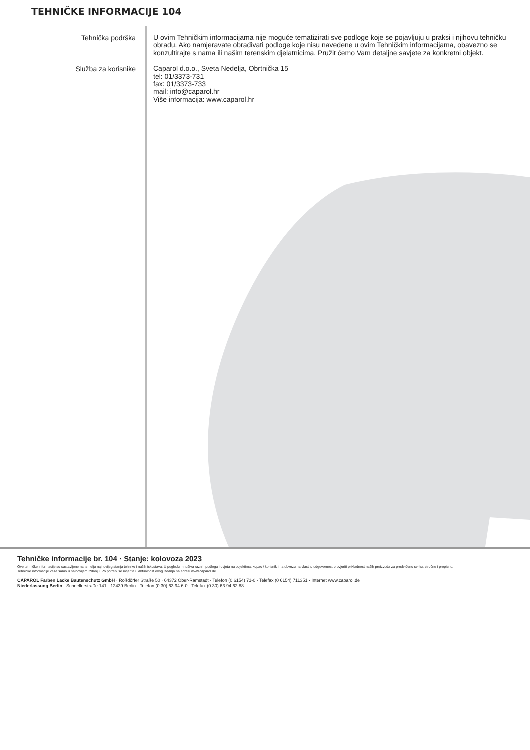TEHNIČKE INFORMACIJE 104
Tehnička podrška
U ovim Tehničkim informacijama nije moguće tematizirati sve podloge koje se pojavljuju u praksi i njihovu tehničku obradu. Ako namjeravate obrađivati podloge koje nisu navedene u ovim Tehničkim informacijama, obavezno se konzultirajte s nama ili našim terenskim djelatnicima. Pružit ćemo Vam detaljne savjete za konkretni objekt.
Služba za korisnike
Caparol d.o.o., Sveta Nedelja, Obrtnička 15
tel: 01/3373-731
fax: 01/3373-733
mail: info@caparol.hr
Više informacija: www.caparol.hr
Tehničke informacije br. 104 · Stanje: kolovoza 2023
Ove tehničke informacije su sastavljene na temelju najnovijeg stanja tehnike i naših iskustava. U pogledu mnoštva raznih podloga i uvjeta na objektima, kupac / korisnik ima obvezu na vlastitu odgovornost provjeriti prikladnost naših proizvoda za predviđenu svrhu, stručno i propisno.
Tehničke informacije važe samo u najnovijem izdanju. Po potrebi se uvjerite u aktualnost ovog izdanja na adresi www.caparol.de.
CAPAROL Farben Lacke Bautenschutz GmbH · Roßdörfer Straße 50 · 64372 Ober-Ramstadt · Telefon (0 6154) 71-0 · Telefax (0 6154) 711351 · Internet www.caparol.de
Niederlassung Berlin · Schnellerstraße 141 · 12439 Berlin · Telefon (0 30) 63 94 6-0 · Telefax (0 30) 63 94 62 88